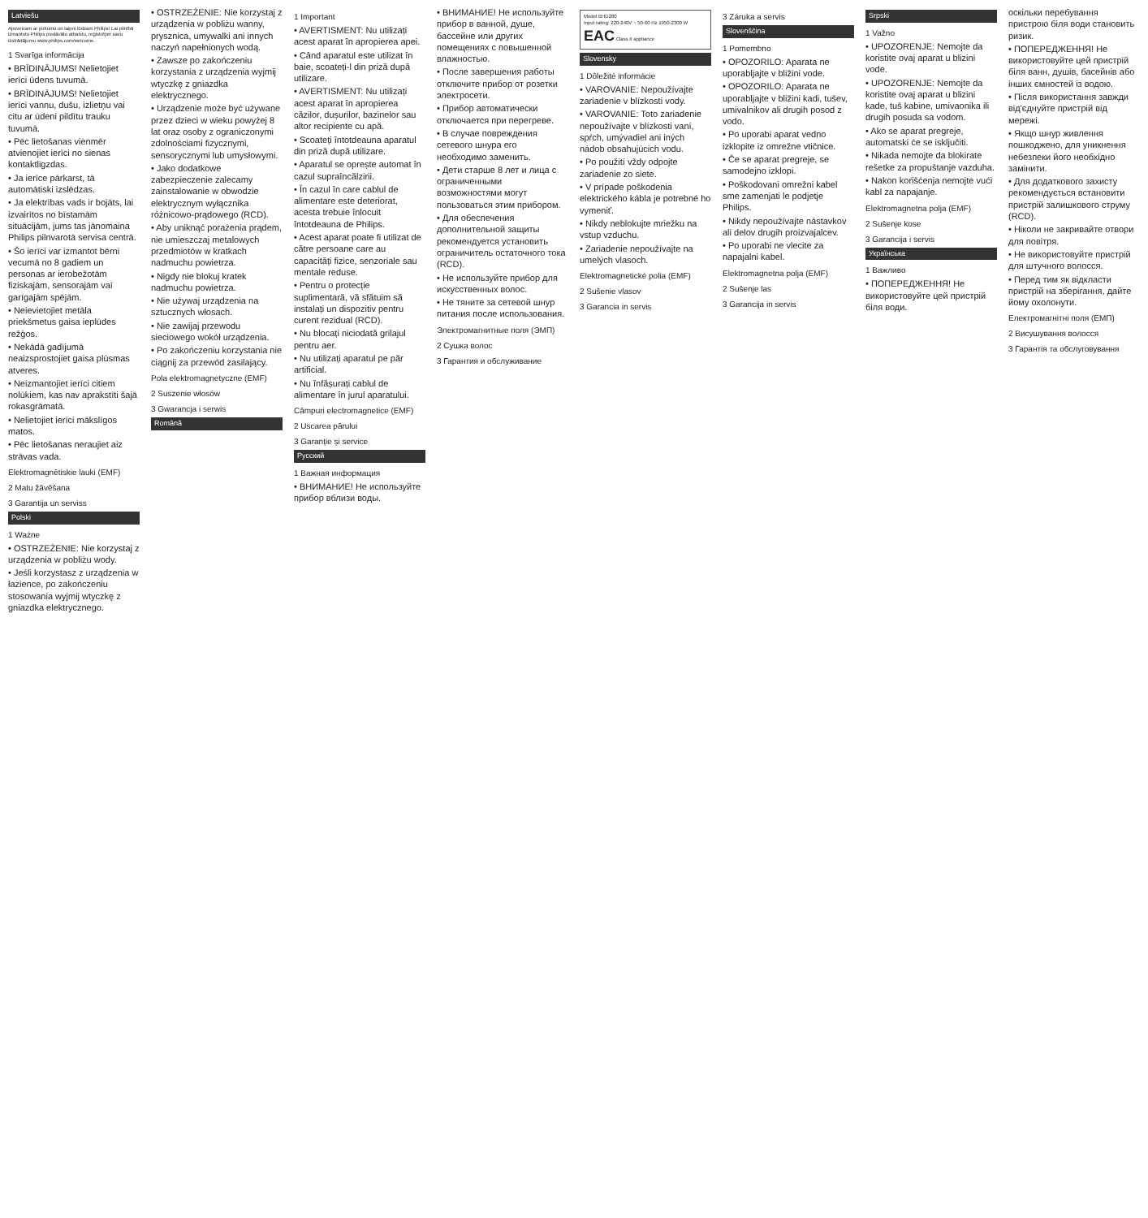Latviešu
Apsveicam ar pirkumu un laipni lūdzam Philips! Lai pilnībā izmantotu Philips piedāvāto atbalstu, reģistrējiet savu izstrādājumu www.philips.com/welcome.
1 Svarīga informācija
• BRĪDINĀJUMS! Nelietojiet ierīci ūdens tuvumā.
• BRĪDINĀJUMS! Nelietojiet ierīci vannu, dušu, izlietņu vai citu ar ūdeni pildītu trauku tuvumā.
• Pēc lietošanas vienmēr atvienojiet ierīci no sienas kontaktligzdas.
• Ja ierīce pārkarst, tā automātiski izslēdzas.
• Ja elektrības vads ir bojāts, lai izvairītos no bīstamām situācijām, jums tas jānomaina Philips pilnvarotā servisa centrā.
• Šo ierīci var izmantot bērni vecumā no 8 gadiem un personas ar ierobežotām fiziskajām, sensorajām vai garīgajām spējām.
• Neievietojiet metāla priekšmetus gaisa ieplūdes režģos.
• Nekādā gadījumā neaizsprostojiet gaisa plūsmas atveres.
• Neizmantojiet ierīci citiem nolūkiem, kas nav aprakstīti šajā rokasgrāmatā.
• Nelietojiet ierīci mākslīgos matos.
• Pēc lietošanas neraujiet aiz strāvas vada.
Elektromagnētiskie lauki (EMF)
2 Matu žāvēšana
3 Garantija un serviss
Polski
1 Ważne
• OSTRZEŻENIE: Nie korzystaj z urządzenia w pobliżu wody.
• Jeśli korzystasz z urządzenia w łazience, po zakończeniu stosowania wyjmij wtyczkę z gniazdka elektrycznego.
• OSTRZEŻENIE: Nie korzystaj z urządzenia w pobliżu wanny, prysznica, umywalki ani innych naczyń napełnionych wodą.
• Zawsze po zakończeniu korzystania z urządzenia wyjmij wtyczkę z gniazdka elektrycznego.
• Urządzenie może być używane przez dzieci w wieku powyżej 8 lat oraz osoby z ograniczonymi zdolnościami fizycznymi, sensorycznymi lub umysłowymi.
• Jako dodatkowe zabezpieczenie zalecamy zainstalowanie w obwodzie elektrycznym wyłącznika różnicowo-prądowego (RCD).
• Aby uniknąć porażenia prądem, nie umieszczaj metalowych przedmiotów w kratkach nadmuchu powietrza.
• Nigdy nie blokuj kratek nadmuchu powietrza.
• Nie używaj urządzenia na sztucznych włosach.
• Nie zawijaj przewodu sieciowego wokół urządzenia.
• Po zakończeniu korzystania nie ciągnij za przewód zasilający.
Pola elektromagnetyczne (EMF)
2 Suszenie włosów
3 Gwarancja i serwis
Română
1 Important
• AVERTISMENT: Nu utilizați acest aparat în apropierea apei.
• Când aparatul este utilizat în baie, scoateți-l din priză după utilizare.
• AVERTISMENT: Nu utilizați acest aparat în apropierea căzilor, dușurilor, bazinelor sau altor recipiente cu apă.
• Scoateți întotdeauna aparatul din priză după utilizare.
• Aparatul se oprește automat în cazul supraîncălzirii.
• În cazul în care cablul de alimentare este deteriorat, acesta trebuie înlocuit întotdeauna de Philips.
• Acest aparat poate fi utilizat de către persoane care au capacități fizice, senzoriale sau mentale reduse.
• Pentru o protecție suplimentară, vă sfătuim să instalați un dispozitiv pentru curent rezidual (RCD).
• Nu blocați niciodată grilajul pentru aer.
• Nu utilizați aparatul pe păr artificial.
• Nu înfășurați cablul de alimentare în jurul aparatului.
Câmpuri electromagnetice (EMF)
2 Uscarea părului
3 Garanție și service
Русский
1 Важная информация
• ВНИМАНИЕ! Не используйте прибор вблизи воды.
• ВНИМАНИЕ! Не используйте прибор в ванной, душе, бассейне или других помещениях с повышенной влажностью.
• После завершения работы отключите прибор от розетки электросети.
• Прибор автоматически отключается при перегреве.
• В случае повреждения сетевого шнура его необходимо заменить.
• Дети старше 8 лет и лица с ограниченными возможностями могут пользоваться этим прибором.
• Для обеспечения дополнительной защиты рекомендуется установить ограничитель остаточного тока (RCD).
• Не используйте прибор для искусственных волос.
• Не тяните за сетевой шнур питания после использования.
Электромагнитные поля (ЭМП)
2 Сушка волос
3 Гарантия и обслуживание
Model BHD280
Input rating: 220-240V ~ 50-60 Hz 1950-2300 W
EAC Class II appliance
Slovensky
1 Dôležité informácie
• VAROVANIE: Nepoužívajte zariadenie v blízkosti vody.
• VAROVANIE: Toto zariadenie nepoužívajte v blízkosti vaní, spŕch, umývadiel ani iných nádob obsahujúcich vodu.
• Po použití vždy odpojte zariadenie zo siete.
• V prípade poškodenia elektrického kábla je potrebné ho vymeniť.
• Nikdy neblokujte mriežku na vstup vzduchu.
• Zariadenie nepoužívajte na umelých vlasoch.
Elektromagnetické polia (EMF)
2 Sušenie vlasov
3 Garancia in servis
3 Záruka a servis
Slovenščina
1 Pomembno
• OPOZORILO: Aparata ne uporabljajte v bližini vode.
• OPOZORILO: Aparata ne uporabljajte v bližini kadi, tušev, umivalnikov ali drugih posod z vodo.
• Po uporabi aparat vedno izklopite iz omrežne vtičnice.
• Če se aparat pregreje, se samodejno izklopi.
• Poškodovani omrežni kabel sme zamenjati le podjetje Philips.
• Nikdy nepoužívajte nástavkov ali delov drugih proizvajalcev.
• Po uporabi ne vlecite za napajalni kabel.
Elektromagnetna polja (EMF)
2 Sušenje las
3 Garancija in servis
Srpski
1 Važno
• UPOZORENJE: Nemojte da koristite ovaj aparat u blizini vode.
• UPOZORENJE: Nemojte da koristite ovaj aparat u blizini kade, tuš kabine, umivaonika ili drugih posuda sa vodom.
• Ako se aparat pregreje, automatski će se isključiti.
• Nikada nemojte da blokirate rešetke za propuštanje vazduha.
• Nakon korišćenja nemojte vući kabl za napajanje.
Elektromagnetna polja (EMF)
2 Sušenje kose
3 Garancija i servis
Українська
1 Важливо
• ПОПЕРЕДЖЕННЯ! Не використовуйте цей пристрій біля води.
оскільки перебування пристрою біля води становить ризик.
• ПОПЕРЕДЖЕННЯ! Не використовуйте цей пристрій біля ванн, душів, басейнів або інших ємностей із водою.
• Після використання завжди від'єднуйте пристрій від мережі.
• Якщо шнур живлення пошкоджено, для уникнення небезпеки його необхідно замінити.
• Для додаткового захисту рекомендується встановити пристрій залишкового струму (RCD).
• Ніколи не закривайте отвори для повітря.
• Не використовуйте пристрій для штучного волосся.
• Перед тим як відкласти пристрій на зберігання, дайте йому охолонути.
Електромагнітні поля (ЕМП)
2 Висушування волосся
3 Гарантія та обслуговування